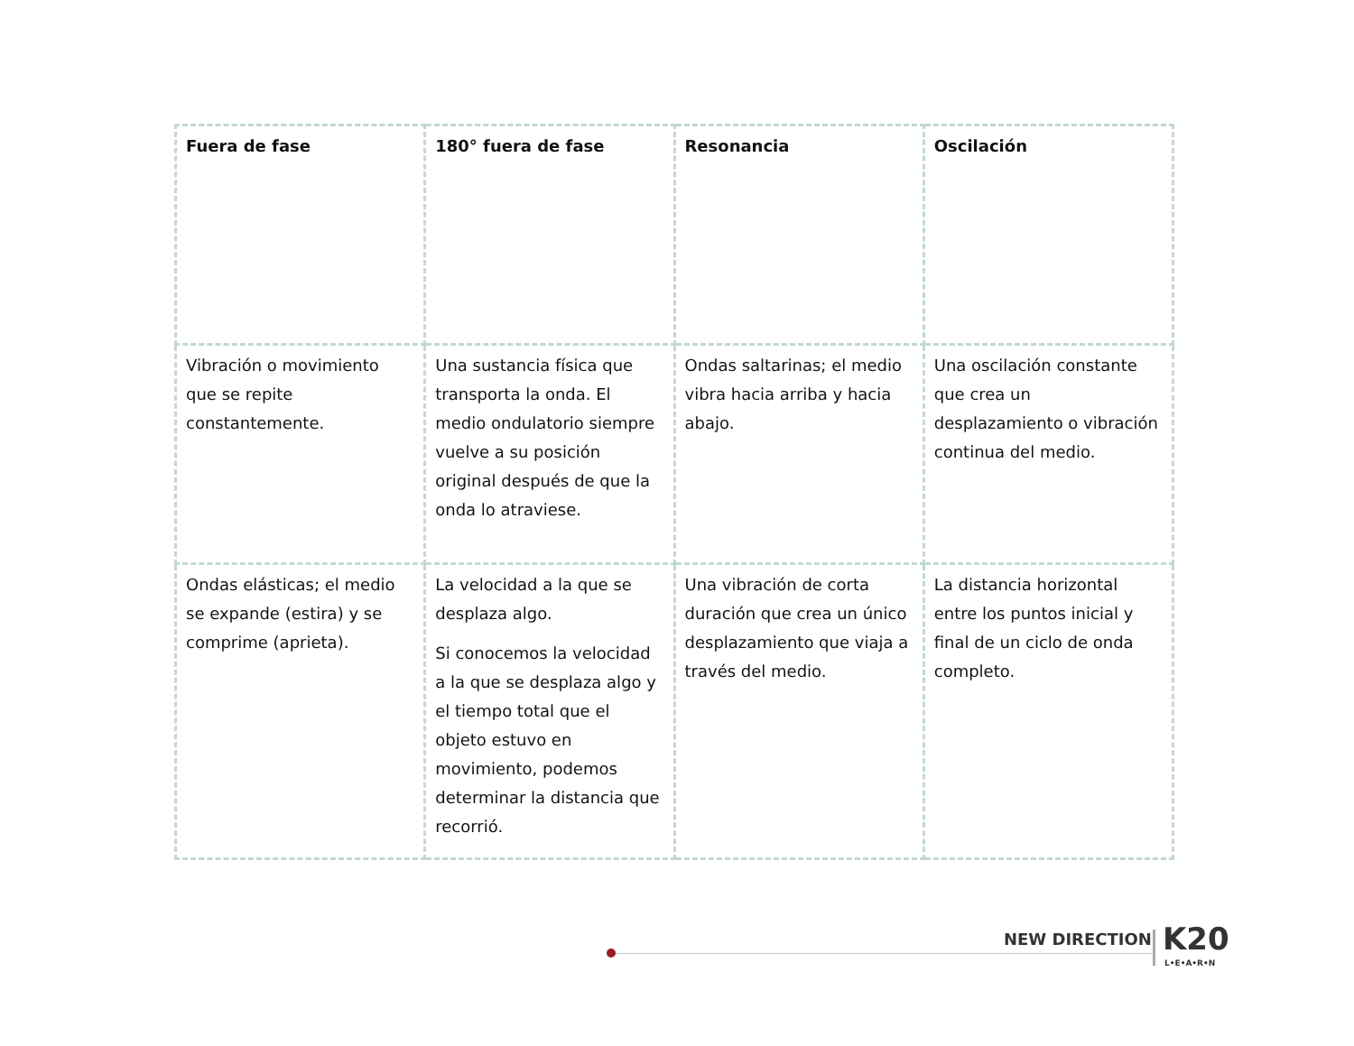| Fuera de fase | 180° fuera de fase | Resonancia | Oscilación |
| Vibración o movimiento que se repite constantemente. | Una sustancia física que transporta la onda. El medio ondulatorio siempre vuelve a su posición original después de que la onda lo atraviese. | Ondas saltarinas; el medio vibra hacia arriba y hacia abajo. | Una oscilación constante que crea un desplazamiento o vibración continua del medio. |
| Ondas elásticas; el medio se expande (estira) y se comprime (aprieta). | La velocidad a la que se desplaza algo. Si conocemos la velocidad a la que se desplaza algo y el tiempo total que el objeto estuvo en movimiento, podemos determinar la distancia que recorrió. | Una vibración de corta duración que crea un único desplazamiento que viaja a través del medio. | La distancia horizontal entre los puntos inicial y final de un ciclo de onda completo. |
NEW DIRECTION K20
L•E•A•R•N